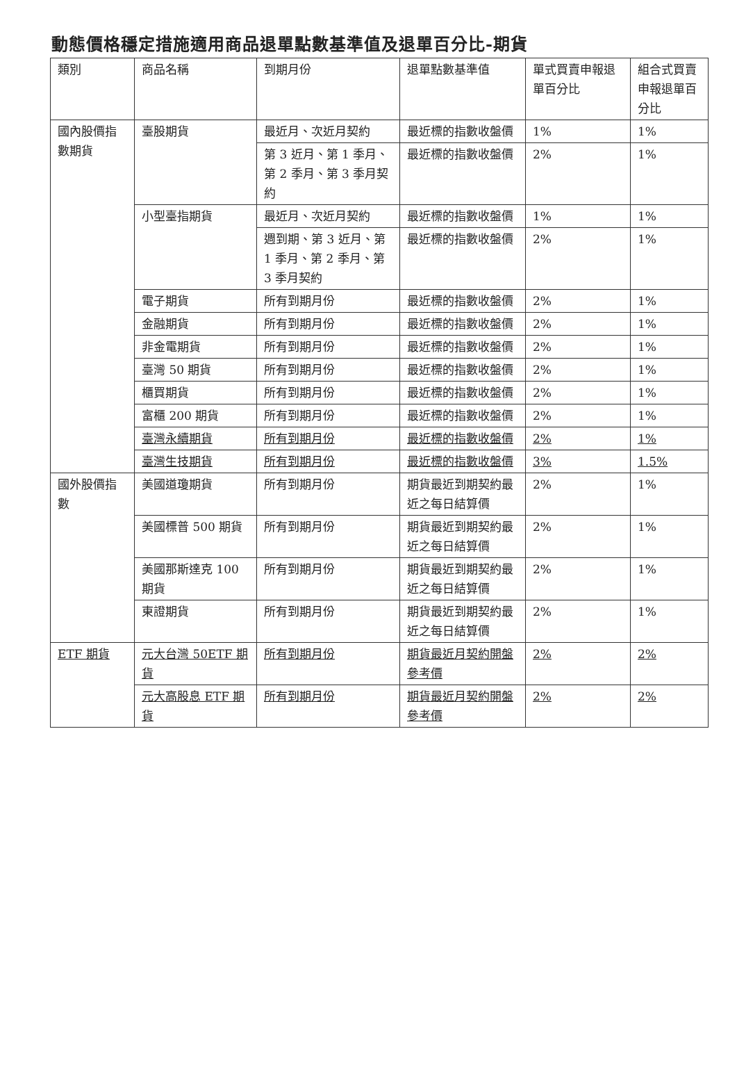動態價格穩定措施適用商品退單點數基準值及退單百分比-期貨
| 類別 | 商品名稱 | 到期月份 | 退單點數基準值 | 單式買賣申報退單百分比 | 組合式買賣申報退單百分比 |
| --- | --- | --- | --- | --- | --- |
| 國內股價指數期貨 | 臺股期貨 | 最近月、次近月契約 | 最近標的指數收盤價 | 1% | 1% |
| | | 第 3 近月、第 1 季月、第 2 季月、第 3 季月契約 | 最近標的指數收盤價 | 2% | 1% |
| | 小型臺指期貨 | 最近月、次近月契約 | 最近標的指數收盤價 | 1% | 1% |
| | | 週到期、第 3 近月、第 1 季月、第 2 季月、第 3 季月契約 | 最近標的指數收盤價 | 2% | 1% |
| | 電子期貨 | 所有到期月份 | 最近標的指數收盤價 | 2% | 1% |
| | 金融期貨 | 所有到期月份 | 最近標的指數收盤價 | 2% | 1% |
| | 非金電期貨 | 所有到期月份 | 最近標的指數收盤價 | 2% | 1% |
| | 臺灣 50 期貨 | 所有到期月份 | 最近標的指數收盤價 | 2% | 1% |
| | 櫃買期貨 | 所有到期月份 | 最近標的指數收盤價 | 2% | 1% |
| | 富櫃 200 期貨 | 所有到期月份 | 最近標的指數收盤價 | 2% | 1% |
| | 臺灣永續期貨 | 所有到期月份 | 最近標的指數收盤價 | 2% | 1% |
| | 臺灣生技期貨 | 所有到期月份 | 最近標的指數收盤價 | 3% | 1.5% |
| 國外股價指數 | 美國道瓊期貨 | 所有到期月份 | 期貨最近到期契約最近之每日結算價 | 2% | 1% |
| | 美國標普 500 期貨 | 所有到期月份 | 期貨最近到期契約最近之每日結算價 | 2% | 1% |
| | 美國那斯達克 100 期貨 | 所有到期月份 | 期貨最近到期契約最近之每日結算價 | 2% | 1% |
| | 東證期貨 | 所有到期月份 | 期貨最近到期契約最近之每日結算價 | 2% | 1% |
| ETF 期貨 | 元大台灣 50ETF 期貨 | 所有到期月份 | 期貨最近月契約開盤參考價 | 2% | 2% |
| | 元大高股息 ETF 期貨 | 所有到期月份 | 期貨最近月契約開盤參考價 | 2% | 2% |